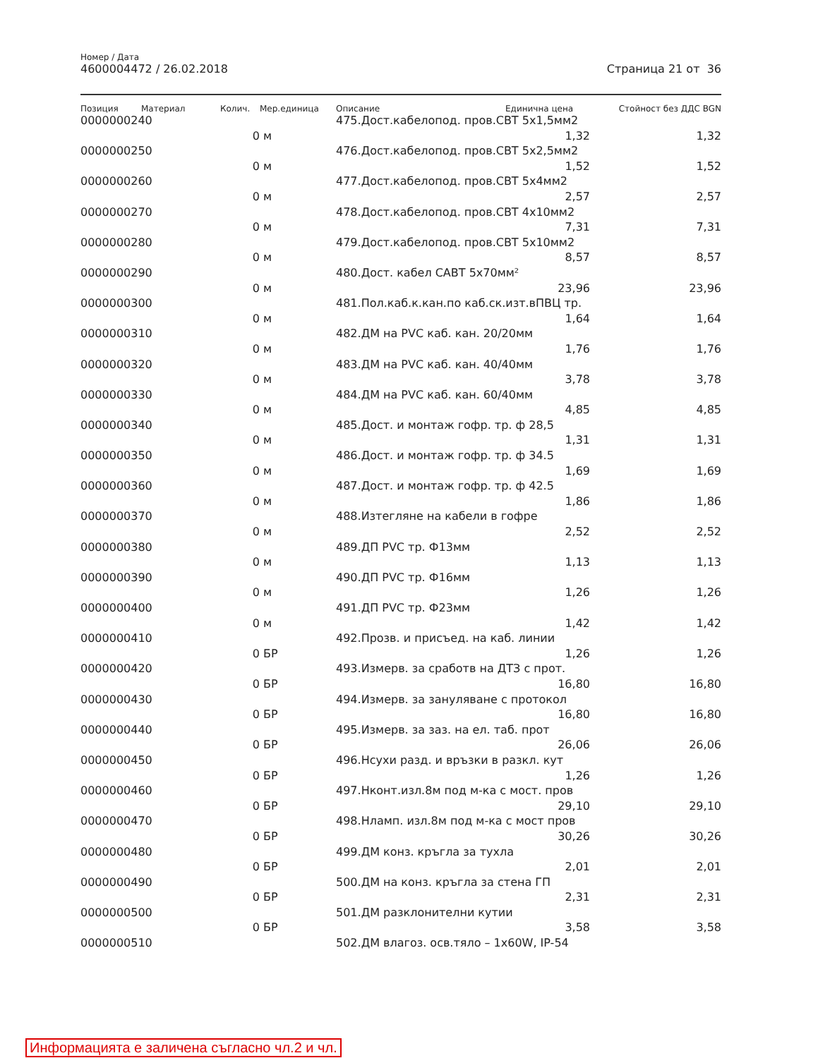Номер / Дата
4600004472 / 26.02.2018 Страница 21 от 36
| Позиция | Материал | Колич. | Мер.единица | Описание | Единична цена | Стойност без ДДС BGN |
| --- | --- | --- | --- | --- | --- | --- |
| 0000000240 | | | | 475.Дост.кабелопод. пров.СВТ 5x1,5мм2 | | |
| | | 0 | м | | 1,32 | 1,32 |
| 0000000250 | | | | 476.Дост.кабелопод. пров.СВТ 5x2,5мм2 | | |
| | | 0 | м | | 1,52 | 1,52 |
| 0000000260 | | | | 477.Дост.кабелопод. пров.СВТ 5x4мм2 | | |
| | | 0 | м | | 2,57 | 2,57 |
| 0000000270 | | | | 478.Дост.кабелопод. пров.СВТ 4x10мм2 | | |
| | | 0 | м | | 7,31 | 7,31 |
| 0000000280 | | | | 479.Дост.кабелопод. пров.СВТ 5x10мм2 | | |
| | | 0 | м | | 8,57 | 8,57 |
| 0000000290 | | | | 480.Дост. кабел САВТ 5x70мм² | | |
| | | 0 | м | | 23,96 | 23,96 |
| 0000000300 | | | | 481.Пол.каб.к.кан.по каб.ск.изт.вПВЦ тр. | | |
| | | 0 | м | | 1,64 | 1,64 |
| 0000000310 | | | | 482.ДМ на PVC каб. кан. 20/20мм | | |
| | | 0 | м | | 1,76 | 1,76 |
| 0000000320 | | | | 483.ДМ на PVC каб. кан. 40/40мм | | |
| | | 0 | м | | 3,78 | 3,78 |
| 0000000330 | | | | 484.ДМ на PVC каб. кан. 60/40мм | | |
| | | 0 | м | | 4,85 | 4,85 |
| 0000000340 | | | | 485.Дост. и монтаж гофр. тр. ф 28,5 | | |
| | | 0 | м | | 1,31 | 1,31 |
| 0000000350 | | | | 486.Дост. и монтаж гофр. тр. ф 34.5 | | |
| | | 0 | м | | 1,69 | 1,69 |
| 0000000360 | | | | 487.Дост. и монтаж гофр. тр. ф 42.5 | | |
| | | 0 | м | | 1,86 | 1,86 |
| 0000000370 | | | | 488.Изтегляне на кабели в гофре | | |
| | | 0 | м | | 2,52 | 2,52 |
| 0000000380 | | | | 489.ДП PVC тр. Ф13мм | | |
| | | 0 | м | | 1,13 | 1,13 |
| 0000000390 | | | | 490.ДП PVC тр. Ф16мм | | |
| | | 0 | м | | 1,26 | 1,26 |
| 0000000400 | | | | 491.ДП PVC тр. Ф23мм | | |
| | | 0 | м | | 1,42 | 1,42 |
| 0000000410 | | | | 492.Прозв. и присъед. на каб. линии | | |
| | | 0 | БР | | 1,26 | 1,26 |
| 0000000420 | | | | 493.Измерв. за сработв на ДТЗ с прот. | | |
| | | 0 | БР | | 16,80 | 16,80 |
| 0000000430 | | | | 494.Измерв. за зануляване с протокол | | |
| | | 0 | БР | | 16,80 | 16,80 |
| 0000000440 | | | | 495.Измерв. за заз. на ел. таб. прот | | |
| | | 0 | БР | | 26,06 | 26,06 |
| 0000000450 | | | | 496.Нсухи разд. и връзки в разкл. кут | | |
| | | 0 | БР | | 1,26 | 1,26 |
| 0000000460 | | | | 497.Нконт.изл.8м под м-ка с мост. пров | | |
| | | 0 | БР | | 29,10 | 29,10 |
| 0000000470 | | | | 498.Нламп. изл.8м под м-ка с мост пров | | |
| | | 0 | БР | | 30,26 | 30,26 |
| 0000000480 | | | | 499.ДМ конз. кръгла за тухла | | |
| | | 0 | БР | | 2,01 | 2,01 |
| 0000000490 | | | | 500.ДМ на конз. кръгла за стена ГП | | |
| | | 0 | БР | | 2,31 | 2,31 |
| 0000000500 | | | | 501.ДМ разклонителни кутии | | |
| | | 0 | БР | | 3,58 | 3,58 |
| 0000000510 | | | | 502.ДМ влагоз. осв.тяло – 1x60W, IP-54 | | |
Информацията е заличена съгласно чл.2 и чл.